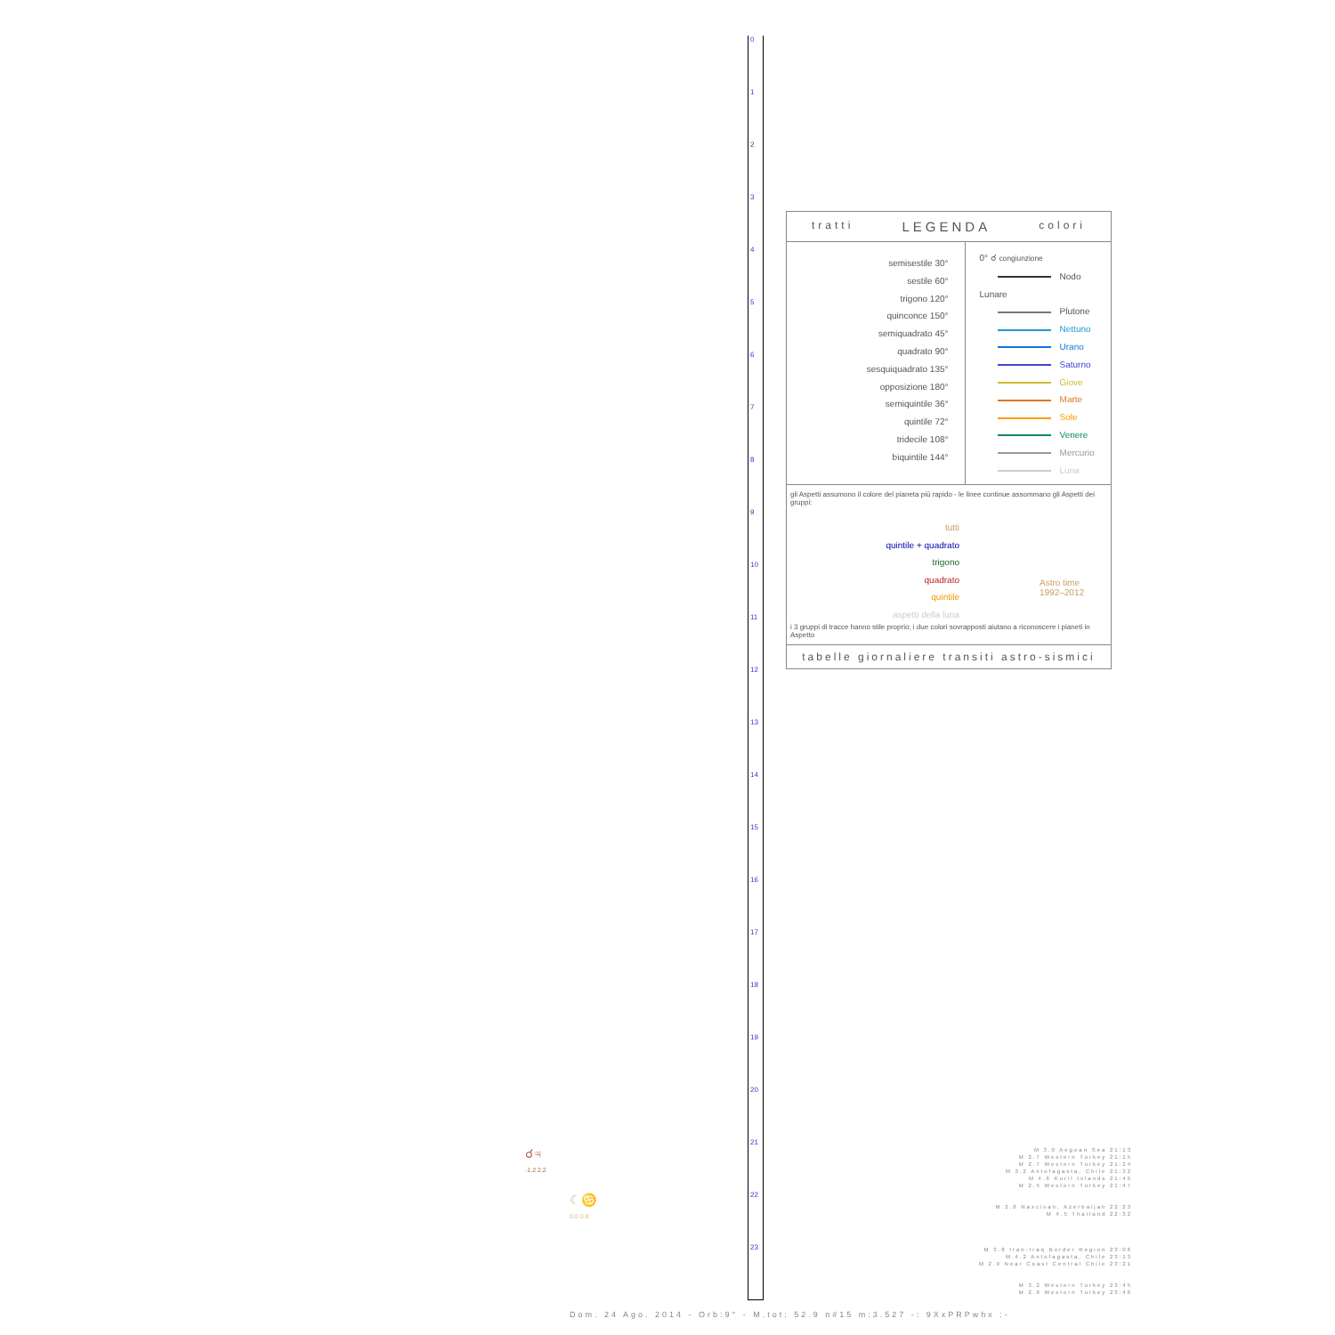0
1
2
3
4
5
6
7
8
9
10
11
12
13
14
15
16
17
18
19
20
21
22
23
tratti LEGENDA colori
semisestile 30°
sestile 60°
trigono 120°
quinconce 150°
semiquadrato 45°
quadrato 90°
sesquiquadrato 135°
opposizione 180°
semiquintile 36°
quintile 72°
tridecile 108°
biquintile 144°
0° ☌ congiunzione
Nodo Lunare
Plutone
Nettuno
Urano
Saturno
Giove
Marte
Sole
Venere
Mercurio
Luna
gli Aspetti assumono il colore del pianeta più rapido - le linee continue assommano gli Aspetti dei gruppi:
tutti
quintile + quadrato
trigono
quadrato
quintile
aspetti della luna
Astro time
1992–2012
i 3 gruppi di tracce hanno stile proprio; i due colori sovrapposti aiutano a riconoscere i pianeti in Aspetto
tabelle giornaliere transiti astro-sismici
M 3.0 Aegean Sea 21:13
M 2.7 Western Turkey 21:15
M 2.7 Western Turkey 21:24
M 3.2 Antofagasta, Chile 21:32
M 4.6 Kuril Islands 21:45
M 2.5 Western Turkey 21:47
M 2.8 Naxcivan, Azerbaijan 22:23
M 4.5 Thailand 22:32
M 3.8 Iran-Iraq Border Region 23:06
M 4.2 Antofagasta, Chile 23:13
M 2.9 Near Coast Central Chile 23:21
M 3.2 Western Turkey 23:45
M 2.6 Western Turkey 23:46
☌♃
-1.2 2.2
☾♋
0.0 0.8
Dom. 24 Ago. 2014 - Orb:9° - M.tot: 52.9 n#15 m:3.527 -: 9XxPRPwhx :-